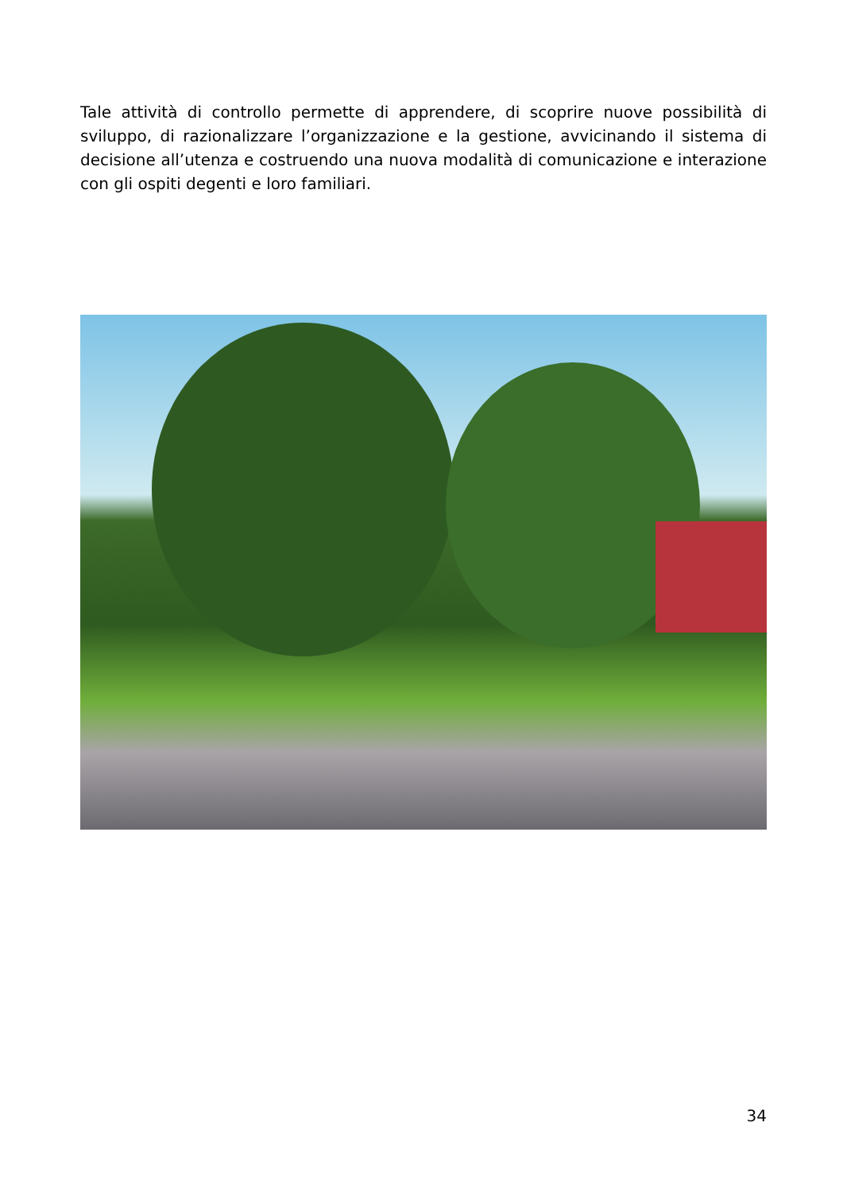Tale attività di controllo permette di apprendere, di scoprire nuove possibilità di sviluppo, di razionalizzare l’organizzazione e la gestione, avvicinando il sistema di decisione all’utenza e costruendo una nuova modalità di comunicazione e interazione con gli ospiti degenti e loro familiari.
34